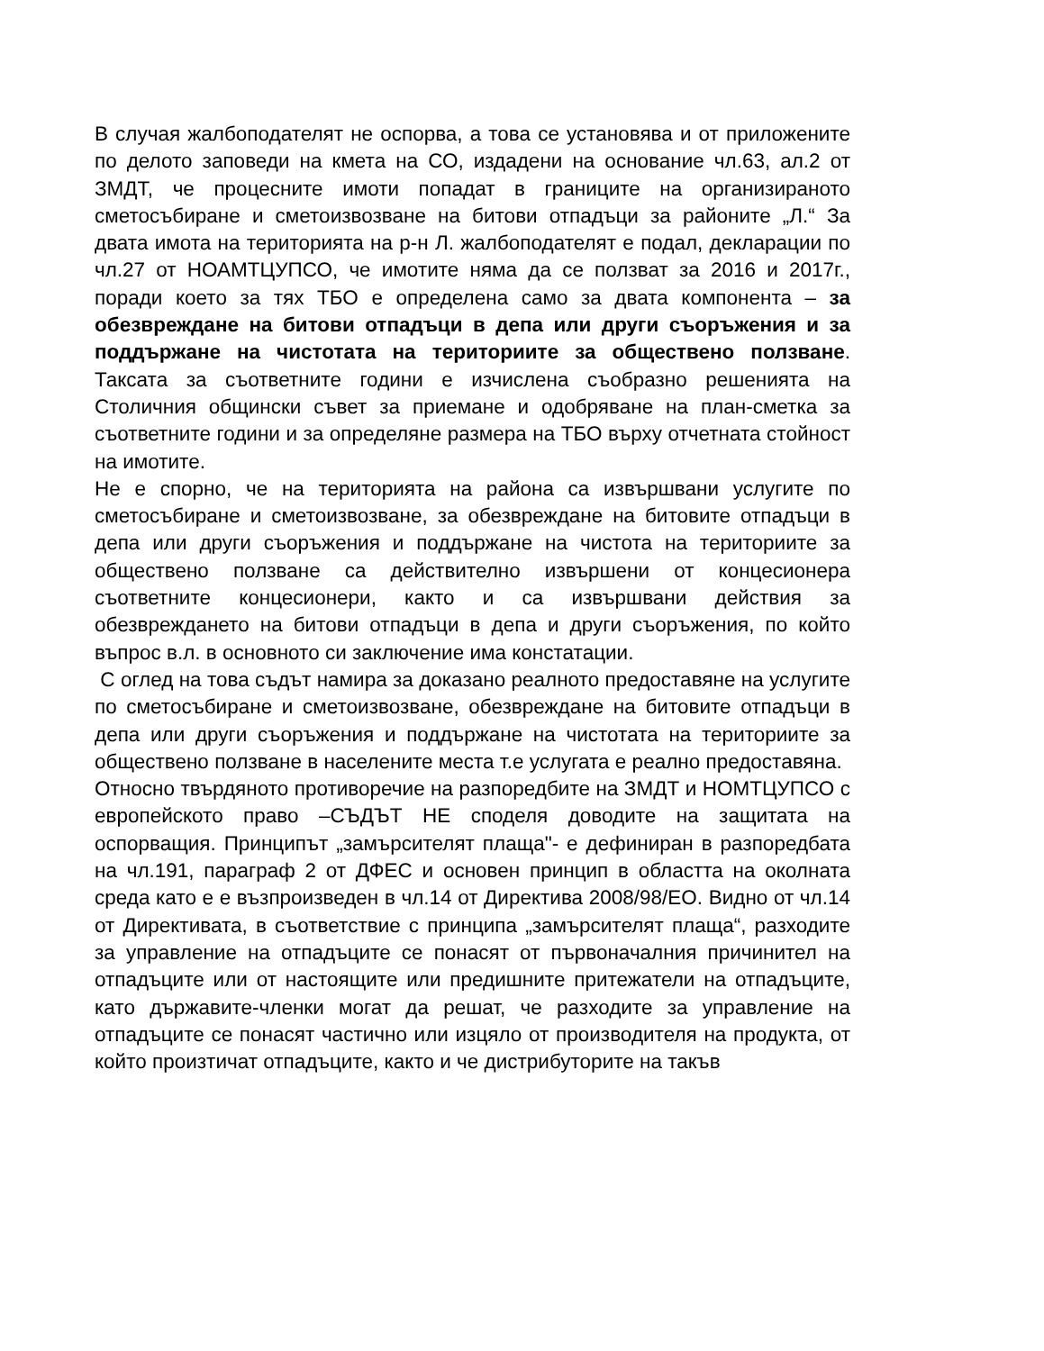В случая жалбоподателят не оспорва, а това се установява и от приложените по делото заповеди на кмета на СО, издадени на основание чл.63, ал.2 от ЗМДТ, че процесните имоти попадат в границите на организираното сметосъбиране и сметоизвозване на битови отпадъци за районите „Л.“ За двата имота на територията на р-н Л. жалбоподателят е подал, декларации по чл.27 от НОАМТЦУПСО, че имотите няма да се ползват за 2016 и 2017г., поради което за тях ТБО е определена само за двата компонента – за обезвреждане на битови отпадъци в депа или други съоръжения и за поддържане на чистотата на териториите за обществено ползване. Таксата за съответните години е изчислена съобразно решенията на Столичния общински съвет за приемане и одобряване на план-сметка за съответните години и за определяне размера на ТБО върху отчетната стойност на имотите.
Не е спорно, че на територията на района са извършвани услугите по сметосъбиране и сметоизвозване, за обезвреждане на битовите отпадъци в депа или други съоръжения и поддържане на чистота на териториите за обществено ползване са действително извършени от концесионера съответните концесионери, както и са извършвани действия за обезвреждането на битови отпадъци в депа и други съоръжения, по който въпрос в.л. в основното си заключение има констатации.
С оглед на това съдът намира за доказано реалното предоставяне на услугите по сметосъбиране и сметоизвозване, обезвреждане на битовите отпадъци в депа или други съоръжения и поддържане на чистотата на териториите за обществено ползване в населените места т.е услугата е реално предоставяна.
Относно твърдяното противоречие на разпоредбите на ЗМДТ и НОМТЦУПСО с европейското право –СЪДЪТ НЕ споделя доводите на защитата на оспорващия. Принципът „замърсителят плаща"- е дефиниран в разпоредбата на чл.191, параграф 2 от ДФЕС и основен принцип в областта на околната среда като е е възпроизведен в чл.14 от Директива 2008/98/ЕО. Видно от чл.14 от Директивата, в съответствие с принципа „замърсителят плаща“, разходите за управление на отпадъците се понасят от първоначалния причинител на отпадъците или от настоящите или предишните притежатели на отпадъците, като държавите-членки могат да решат, че разходите за управление на отпадъците се понасят частично или изцяло от производителя на продукта, от който произтичат отпадъците, както и че дистрибуторите на такъв